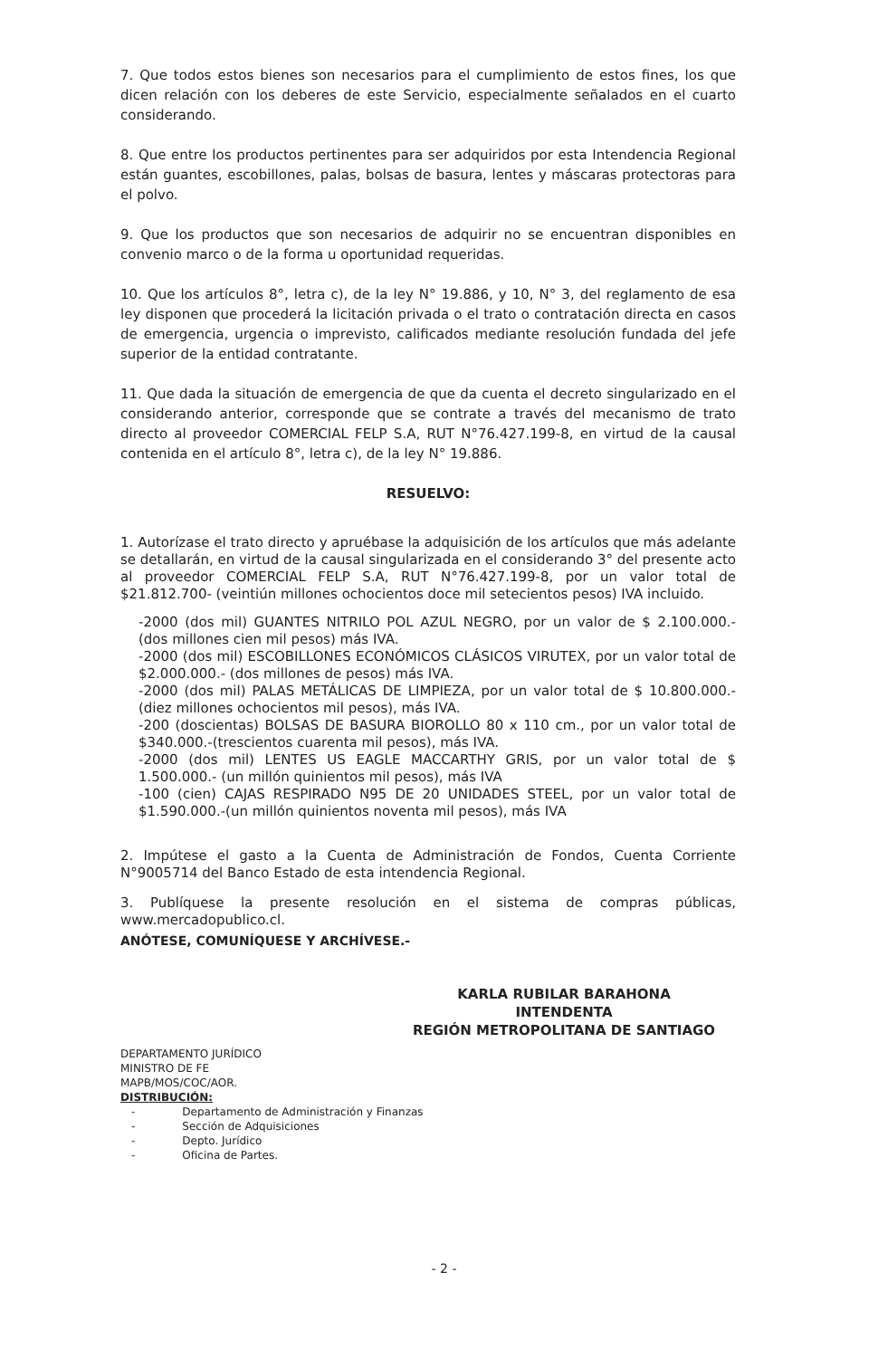7. Que todos estos bienes son necesarios para el cumplimiento de estos fines, los que dicen relación con los deberes de este Servicio, especialmente señalados en el cuarto considerando.
8. Que entre los productos pertinentes para ser adquiridos por esta Intendencia Regional están guantes, escobillones, palas, bolsas de basura, lentes y máscaras protectoras para el polvo.
9. Que los productos que son necesarios de adquirir no se encuentran disponibles en convenio marco o de la forma u oportunidad requeridas.
10. Que los artículos 8°, letra c), de la ley N° 19.886, y 10, N° 3, del reglamento de esa ley disponen que procederá la licitación privada o el trato o contratación directa en casos de emergencia, urgencia o imprevisto, calificados mediante resolución fundada del jefe superior de la entidad contratante.
11. Que dada la situación de emergencia de que da cuenta el decreto singularizado en el considerando anterior, corresponde que se contrate a través del mecanismo de trato directo al proveedor COMERCIAL FELP S.A, RUT N°76.427.199-8, en virtud de la causal contenida en el artículo 8°, letra c), de la ley N° 19.886.
RESUELVO:
1. Autorízase el trato directo y apruébase la adquisición de los artículos que más adelante se detallarán, en virtud de la causal singularizada en el considerando 3° del presente acto al proveedor COMERCIAL FELP S.A, RUT N°76.427.199-8, por un valor total de $21.812.700- (veintiún millones ochocientos doce mil setecientos pesos) IVA incluido.
-2000 (dos mil) GUANTES NITRILO POL AZUL NEGRO, por un valor de $ 2.100.000.- (dos millones cien mil pesos) más IVA.
-2000 (dos mil) ESCOBILLONES ECONÓMICOS CLÁSICOS VIRUTEX, por un valor total de $2.000.000.- (dos millones de pesos) más IVA.
-2000 (dos mil) PALAS METÁLICAS DE LIMPIEZA, por un valor total de $ 10.800.000.- (diez millones ochocientos mil pesos), más IVA.
-200 (doscientas) BOLSAS DE BASURA BIOROLLO 80 x 110 cm., por un valor total de $340.000.-(trescientos cuarenta mil pesos), más IVA.
-2000 (dos mil) LENTES US EAGLE MACCARTHY GRIS, por un valor total de $ 1.500.000.- (un millón quinientos mil pesos), más IVA
-100 (cien) CAJAS RESPIRADO N95 DE 20 UNIDADES STEEL, por un valor total de $1.590.000.-(un millón quinientos noventa mil pesos), más IVA
2. Impútese el gasto a la Cuenta de Administración de Fondos, Cuenta Corriente N°9005714 del Banco Estado de esta intendencia Regional.
3. Publíquese la presente resolución en el sistema de compras públicas, www.mercadopublico.cl.
ANÓTESE, COMUNÍQUESE Y ARCHÍVESE.-
KARLA RUBILAR BARAHONA
INTENDENTA
REGIÓN METROPOLITANA DE SANTIAGO
DEPARTAMENTO JURÍDICO
MINISTRO DE FE
MAPB/MOS/COC/AOR.
DISTRIBUCIÓN:
| - | Departamento de Administración y Finanzas |
| - | Sección de Adquisiciones |
| - | Depto. Jurídico |
| - | Oficina de Partes. |
- 2 -